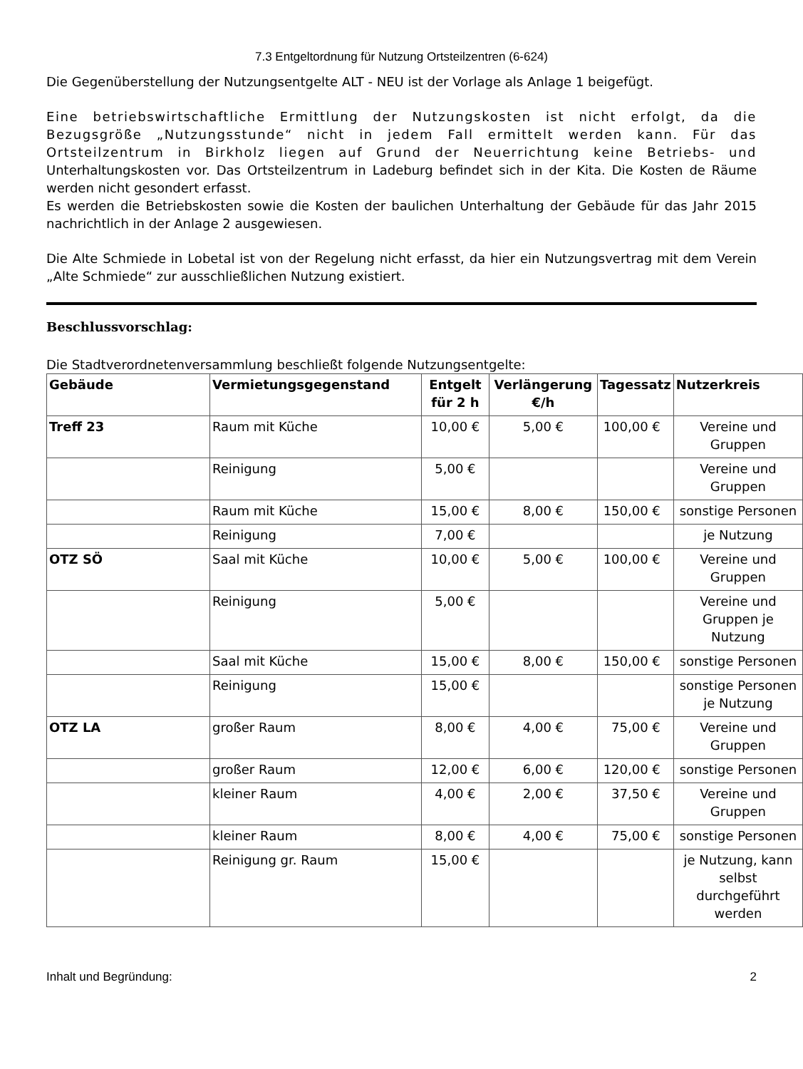7.3 Entgeltordnung für Nutzung Ortsteilzentren (6-624)
Die Gegenüberstellung der Nutzungsentgelte ALT - NEU ist der Vorlage als Anlage 1 beigefügt.
Eine betriebswirtschaftliche Ermittlung der Nutzungskosten ist nicht erfolgt, da die Bezugsgröße „Nutzungsstunde“ nicht in jedem Fall ermittelt werden kann. Für das Ortsteilzentrum in Birkholz liegen auf Grund der Neuerrichtung keine Betriebs- und Unterhaltungskosten vor. Das Ortsteilzentrum in Ladeburg befindet sich in der Kita. Die Kosten de Räume werden nicht gesondert erfasst.
Es werden die Betriebskosten sowie die Kosten der baulichen Unterhaltung der Gebäude für das Jahr 2015 nachrichtlich in der Anlage 2 ausgewiesen.
Die Alte Schmiede in Lobetal ist von der Regelung nicht erfasst, da hier ein Nutzungsvertrag mit dem Verein „Alte Schmiede“ zur ausschließlichen Nutzung existiert.
Beschlussvorschlag:
Die Stadtverordnetenversammlung beschließt folgende Nutzungsentgelte:
| Gebäude | Vermietungsgegenstand | Entgelt für 2 h | Verlängerung €/h | Tagessatz | Nutzerkreis |
| --- | --- | --- | --- | --- | --- |
| Treff 23 | Raum mit Küche | 10,00 € | 5,00 € | 100,00 € | Vereine und Gruppen |
| | Reinigung | 5,00 € | | | Vereine und Gruppen |
| | Raum mit Küche | 15,00 € | 8,00 € | 150,00 € | sonstige Personen |
| | Reinigung | 7,00 € | | | je Nutzung |
| OTZ SÖ | Saal mit Küche | 10,00 € | 5,00 € | 100,00 € | Vereine und Gruppen |
| | Reinigung | 5,00 € | | | Vereine und Gruppen je Nutzung |
| | Saal mit Küche | 15,00 € | 8,00 € | 150,00 € | sonstige Personen |
| | Reinigung | 15,00 € | | | sonstige Personen je Nutzung |
| OTZ LA | großer Raum | 8,00 € | 4,00 € | 75,00 € | Vereine und Gruppen |
| | großer Raum | 12,00 € | 6,00 € | 120,00 € | sonstige Personen |
| | kleiner Raum | 4,00 € | 2,00 € | 37,50 € | Vereine und Gruppen |
| | kleiner Raum | 8,00 € | 4,00 € | 75,00 € | sonstige Personen |
| | Reinigung gr. Raum | 15,00 € | | | je Nutzung, kann selbst durchgeführt werden |
Inhalt und Begründung: 2